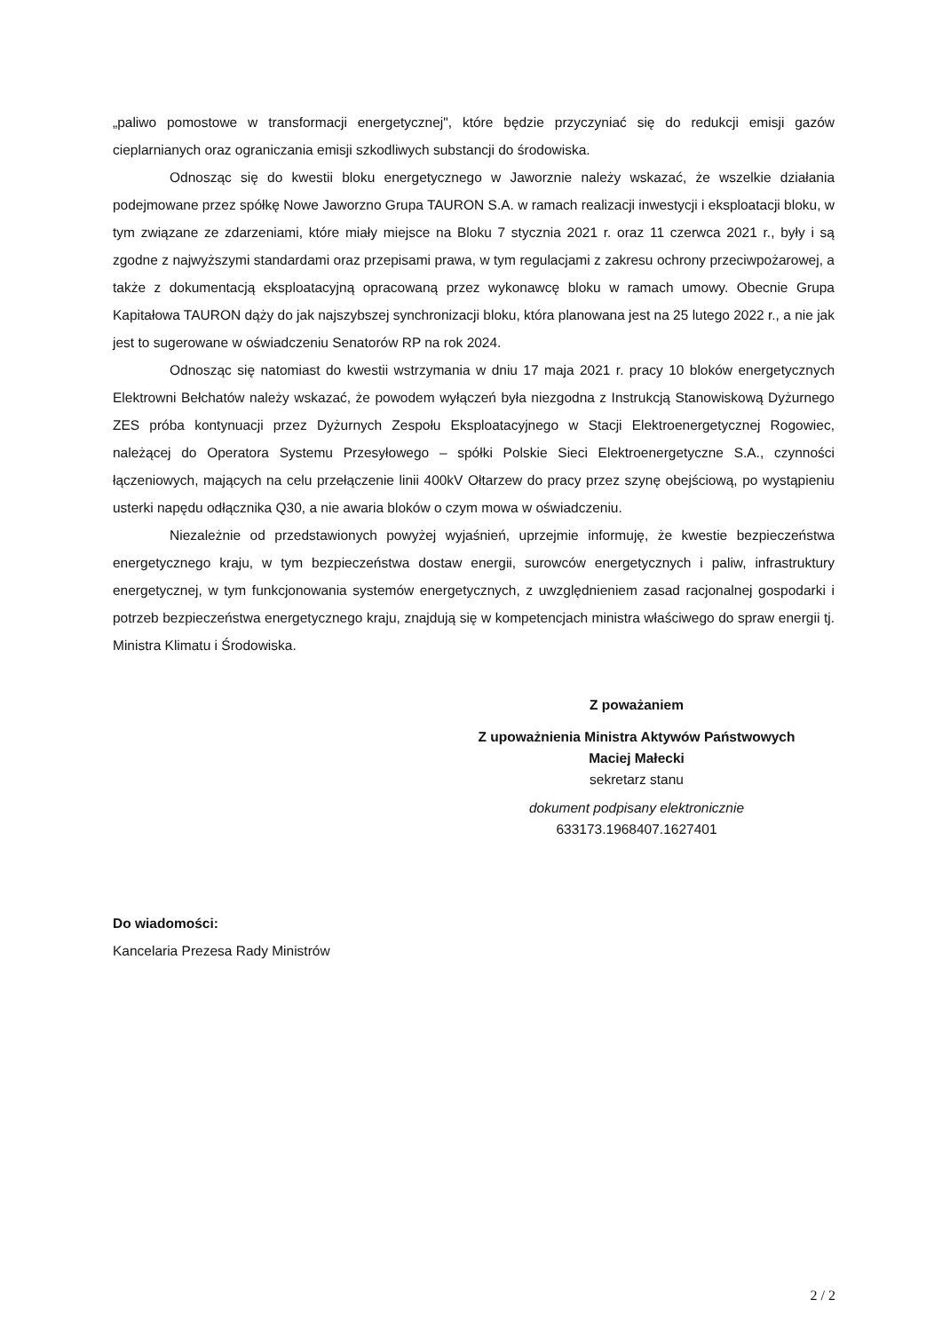„paliwo pomostowe w transformacji energetycznej", które będzie przyczyniać się do redukcji emisji gazów cieplarnianych oraz ograniczania emisji szkodliwych substancji do środowiska.
Odnosząc się do kwestii bloku energetycznego w Jaworznie należy wskazać, że wszelkie działania podejmowane przez spółkę Nowe Jaworzno Grupa TAURON S.A. w ramach realizacji inwestycji i eksploatacji bloku, w tym związane ze zdarzeniami, które miały miejsce na Bloku 7 stycznia 2021 r. oraz 11 czerwca 2021 r., były i są zgodne z najwyższymi standardami oraz przepisami prawa, w tym regulacjami z zakresu ochrony przeciwpożarowej, a także z dokumentacją eksploatacyjną opracowaną przez wykonawcę bloku w ramach umowy. Obecnie Grupa Kapitałowa TAURON dąży do jak najszybszej synchronizacji bloku, która planowana jest na 25 lutego 2022 r., a nie jak jest to sugerowane w oświadczeniu Senatorów RP na rok 2024.
Odnosząc się natomiast do kwestii wstrzymania w dniu 17 maja 2021 r. pracy 10 bloków energetycznych Elektrowni Bełchatów należy wskazać, że powodem wyłączeń była niezgodna z Instrukcją Stanowiskową Dyżurnego ZES próba kontynuacji przez Dyżurnych Zespołu Eksploatacyjnego w Stacji Elektroenergetycznej Rogowiec, należącej do Operatora Systemu Przesyłowego – spółki Polskie Sieci Elektroenergetyczne S.A., czynności łączeniowych, mających na celu przełączenie linii 400kV Ołtarzew do pracy przez szynę obejściową, po wystąpieniu usterki napędu odłącznika Q30, a nie awaria bloków o czym mowa w oświadczeniu.
Niezależnie od przedstawionych powyżej wyjaśnień, uprzejmie informuję, że kwestie bezpieczeństwa energetycznego kraju, w tym bezpieczeństwa dostaw energii, surowców energetycznych i paliw, infrastruktury energetycznej, w tym funkcjonowania systemów energetycznych, z uwzględnieniem zasad racjonalnej gospodarki i potrzeb bezpieczeństwa energetycznego kraju, znajdują się w kompetencjach ministra właściwego do spraw energii tj. Ministra Klimatu i Środowiska.
Z poważaniem
Z upoważnienia Ministra Aktywów Państwowych
Maciej Małecki
sekretarz stanu
dokument podpisany elektronicznie
633173.1968407.1627401
Do wiadomości:
Kancelaria Prezesa Rady Ministrów
2 / 2